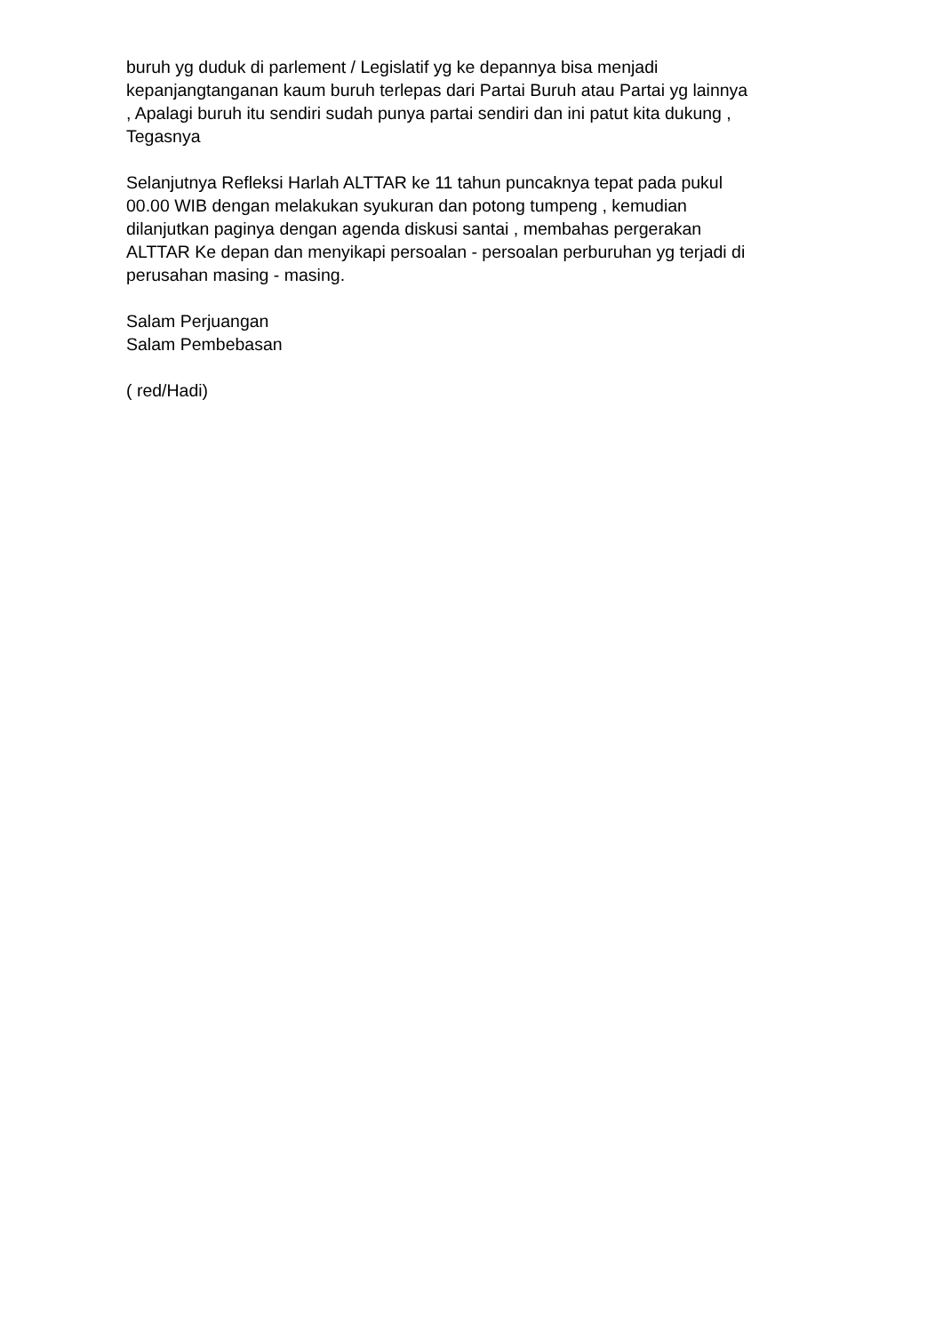buruh yg duduk di parlement / Legislatif yg ke depannya bisa menjadi
kepanjangtanganan kaum buruh terlepas dari Partai Buruh atau Partai yg lainnya
, Apalagi buruh itu sendiri sudah punya partai sendiri dan ini patut kita dukung ,
Tegasnya
Selanjutnya Refleksi Harlah ALTTAR ke 11 tahun puncaknya tepat pada pukul
00.00 WIB dengan melakukan syukuran dan potong tumpeng , kemudian
dilanjutkan paginya dengan agenda diskusi santai , membahas pergerakan
ALTTAR Ke depan dan menyikapi persoalan - persoalan perburuhan yg terjadi di
perusahan masing - masing.
Salam Perjuangan
Salam Pembebasan
( red/Hadi)